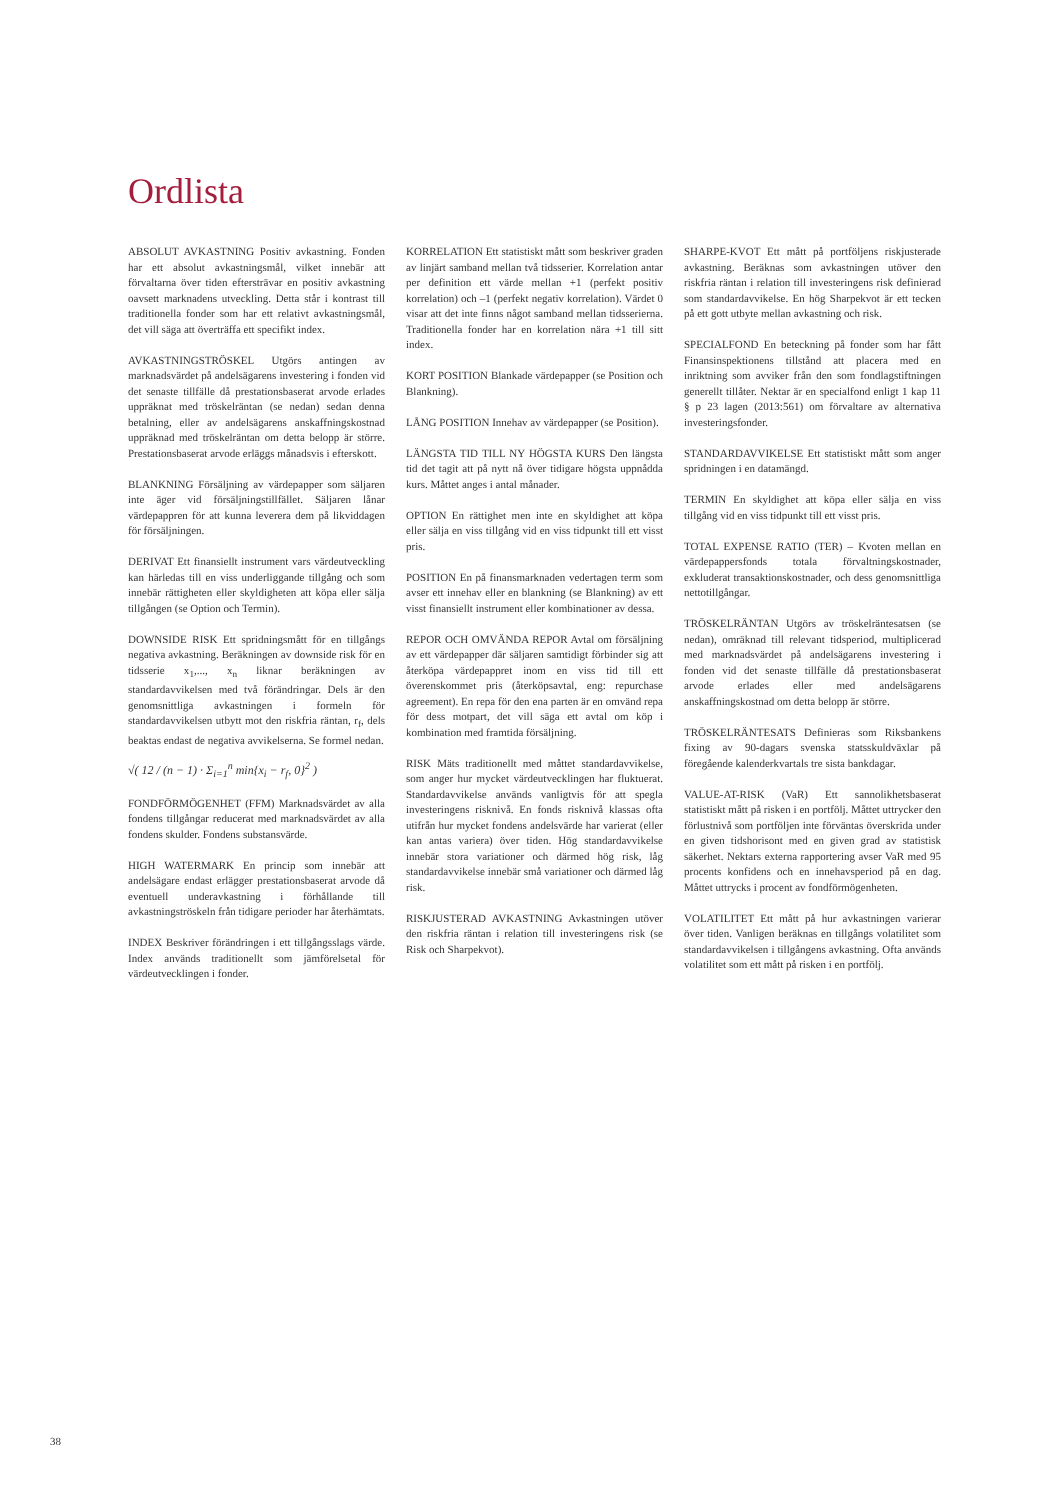Ordlista
ABSOLUT AVKASTNING Positiv avkastning. Fonden har ett absolut avkastningsmål, vilket innebär att förvaltarna över tiden eftersträvar en positiv avkastning oavsett marknadens utveckling. Detta står i kontrast till traditionella fonder som har ett relativt avkastningsmål, det vill säga att överträffa ett specifikt index.
AVKASTNINGSTRÖSKEL Utgörs antingen av marknadsvärdet på andelsägarens investering i fonden vid det senaste tillfälle då prestationsbaserat arvode erlades uppräknat med tröskelräntan (se nedan) sedan denna betalning, eller av andelsägarens anskaffningskostnad uppräknad med tröskelräntan om detta belopp är större. Prestationsbaserat arvode erläggs månadsvis i efterskott.
BLANKNING Försäljning av värdepapper som säljaren inte äger vid försäljningstillfället. Säljaren lånar värdepappren för att kunna leverera dem på likviddagen för försäljningen.
DERIVAT Ett finansiellt instrument vars värdeutveckling kan härledas till en viss underliggande tillgång och som innebär rättigheten eller skyldigheten att köpa eller sälja tillgången (se Option och Termin).
DOWNSIDE RISK Ett spridningsmått för en tillgångs negativa avkastning. Beräkningen av downside risk för en tidsserie x<sub>1</sub>,..., x<sub>n</sub> liknar beräkningen av standardavvikelsen med två förändringar. Dels är den genomsnittliga avkastningen i formeln för standardavvikelsen utbytt mot den riskfria räntan, r<sub>f</sub>, dels beaktas endast de negativa avvikelserna. Se formel nedan.
√( 12 / (n − 1) · Σ<sub>i=1</sub><sup>n</sup> min{x<sub>i</sub> − r<sub>f</sub>, 0}<sup>2</sup> )
FONDFÖRMÖGENHET (FFM) Marknadsvärdet av alla fondens tillgångar reducerat med marknadsvärdet av alla fondens skulder. Fondens substansvärde.
HIGH WATERMARK En princip som innebär att andelsägare endast erlägger prestationsbaserat arvode då eventuell underavkastning i förhållande till avkastningströskeln från tidigare perioder har återhämtats.
INDEX Beskriver förändringen i ett tillgångsslags värde. Index används traditionellt som jämförelsetal för värdeutvecklingen i fonder.
KORRELATION Ett statistiskt mått som beskriver graden av linjärt samband mellan två tidsserier. Korrelation antar per definition ett värde mellan +1 (perfekt positiv korrelation) och –1 (perfekt negativ korrelation). Värdet 0 visar att det inte finns något samband mellan tidsserierna. Traditionella fonder har en korrelation nära +1 till sitt index.
KORT POSITION Blankade värdepapper (se Position och Blankning).
LÅNG POSITION Innehav av värdepapper (se Position).
LÄNGSTA TID TILL NY HÖGSTA KURS Den längsta tid det tagit att på nytt nå över tidigare högsta uppnådda kurs. Måttet anges i antal månader.
OPTION En rättighet men inte en skyldighet att köpa eller sälja en viss tillgång vid en viss tidpunkt till ett visst pris.
POSITION En på finansmarknaden vedertagen term som avser ett innehav eller en blankning (se Blankning) av ett visst finansiellt instrument eller kombinationer av dessa.
REPOR OCH OMVÄNDA REPOR Avtal om försäljning av ett värdepapper där säljaren samtidigt förbinder sig att återköpa värdepappret inom en viss tid till ett överenskommet pris (återköpsavtal, eng: repurchase agreement). En repa för den ena parten är en omvänd repa för dess motpart, det vill säga ett avtal om köp i kombination med framtida försäljning.
RISK Mäts traditionellt med måttet standardavvikelse, som anger hur mycket värdeutvecklingen har fluktuerat. Standardavvikelse används vanligtvis för att spegla investeringens risknivå. En fonds risknivå klassas ofta utifrån hur mycket fondens andelsvärde har varierat (eller kan antas variera) över tiden. Hög standardavvikelse innebär stora variationer och därmed hög risk, låg standardavvikelse innebär små variationer och därmed låg risk.
RISKJUSTERAD AVKASTNING Avkastningen utöver den riskfria räntan i relation till investeringens risk (se Risk och Sharpekvot).
SHARPE-KVOT Ett mått på portföljens riskjusterade avkastning. Beräknas som avkastningen utöver den riskfria räntan i relation till investeringens risk definierad som standardavvikelse. En hög Sharpekvot är ett tecken på ett gott utbyte mellan avkastning och risk.
SPECIALFOND En beteckning på fonder som har fått Finansinspektionens tillstånd att placera med en inriktning som avviker från den som fondlagstiftningen generellt tillåter. Nektar är en specialfond enligt 1 kap 11 § p 23 lagen (2013:561) om förvaltare av alternativa investeringsfonder.
STANDARDAVVIKELSE Ett statistiskt mått som anger spridningen i en datamängd.
TERMIN En skyldighet att köpa eller sälja en viss tillgång vid en viss tidpunkt till ett visst pris.
TOTAL EXPENSE RATIO (TER) – Kvoten mellan en värdepappersfonds totala förvaltningskostnader, exkluderat transaktionskostnader, och dess genomsnittliga nettotillgångar.
TRÖSKELRÄNTAN Utgörs av tröskelräntesatsen (se nedan), omräknad till relevant tidsperiod, multiplicerad med marknadsvärdet på andelsägarens investering i fonden vid det senaste tillfälle då prestationsbaserat arvode erlades eller med andelsägarens anskaffningskostnad om detta belopp är större.
TRÖSKELRÄNTESATS Definieras som Riksbankens fixing av 90-dagars svenska statsskuldväxlar på föregående kalenderkvartals tre sista bankdagar.
VALUE-AT-RISK (VaR) Ett sannolikhetsbaserat statistiskt mått på risken i en portfölj. Måttet uttrycker den förlustnivå som portföljen inte förväntas överskrida under en given tidshorisont med en given grad av statistisk säkerhet. Nektars externa rapportering avser VaR med 95 procents konfidens och en innehavsperiod på en dag. Måttet uttrycks i procent av fondförmögenheten.
VOLATILITET Ett mått på hur avkastningen varierar över tiden. Vanligen beräknas en tillgångs volatilitet som standardavvikelsen i tillgångens avkastning. Ofta används volatilitet som ett mått på risken i en portfölj.
38